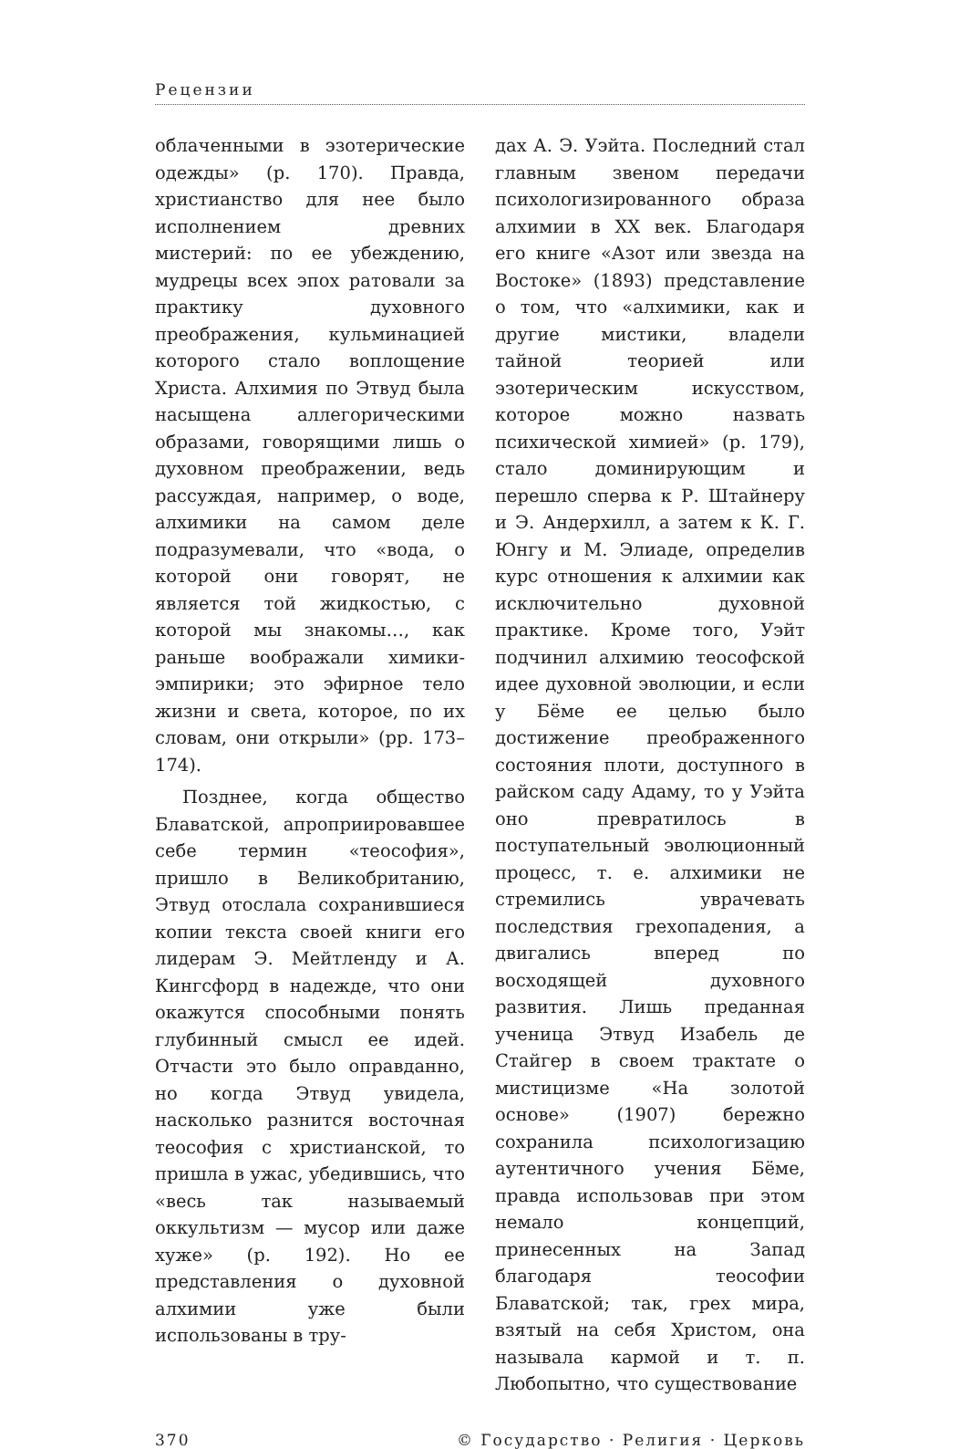Рецензии
облаченными в эзотерические одежды» (p. 170). Правда, христианство для нее было исполнением древних мистерий: по ее убеждению, мудрецы всех эпох ратовали за практику духовного преображения, кульминацией которого стало воплощение Христа. Алхимия по Этвуд была насыщена аллегорическими образами, говорящими лишь о духовном преображении, ведь рассуждая, например, о воде, алхимики на самом деле подразумевали, что «вода, о которой они говорят, не является той жидкостью, с которой мы знакомы…, как раньше воображали химики-эмпирики; это эфирное тело жизни и света, которое, по их словам, они открыли» (pp. 173–174).
Позднее, когда общество Блаватской, апроприировавшее себе термин «теософия», пришло в Великобританию, Этвуд отослала сохранившиеся копии текста своей книги его лидерам Э. Мейтленду и А. Кингсфорд в надежде, что они окажутся способными понять глубинный смысл ее идей. Отчасти это было оправданно, но когда Этвуд увидела, насколько разнится восточная теософия с христианской, то пришла в ужас, убедившись, что «весь так называемый оккультизм — мусор или даже хуже» (p. 192). Но ее представления о духовной алхимии уже были использованы в тру-
дах А. Э. Уэйта. Последний стал главным звеном передачи психологизированного образа алхимии в XX век. Благодаря его книге «Азот или звезда на Востоке» (1893) представление о том, что «алхимики, как и другие мистики, владели тайной теорией или эзотерическим искусством, которое можно назвать психической химией» (p. 179), стало доминирующим и перешло сперва к Р. Штайнеру и Э. Андерхилл, а затем к К. Г. Юнгу и М. Элиаде, определив курс отношения к алхимии как исключительно духовной практике. Кроме того, Уэйт подчинил алхимию теософской идее духовной эволюции, и если у Бёме ее целью было достижение преображенного состояния плоти, доступного в райском саду Адаму, то у Уэйта оно превратилось в поступательный эволюционный процесс, т. е. алхимики не стремились уврачевать последствия грехопадения, а двигались вперед по восходящей духовного развития. Лишь преданная ученица Этвуд Изабель де Стайгер в своем трактате о мистицизме «На золотой основе» (1907) бережно сохранила психологизацию аутентичного учения Бёме, правда использовав при этом немало концепций, принесенных на Запад благодаря теософии Блаватской; так, грех мира, взятый на себя Христом, она называла кармой и т. п. Любопытно, что существование
370 © Государство · Религия · Церковь